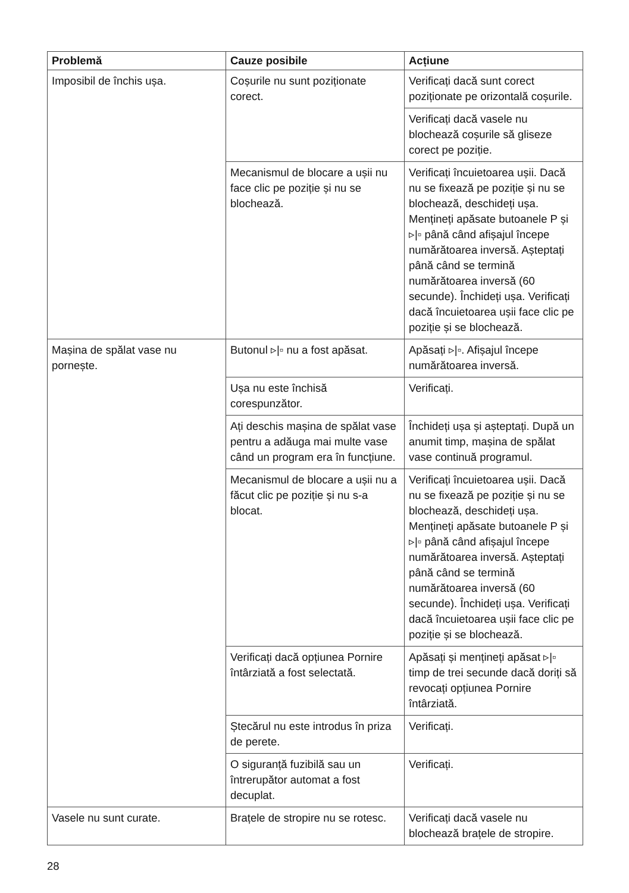| Problemă | Cauze posibile | Acțiune |
| --- | --- | --- |
| Imposibil de închis ușa. | Coșurile nu sunt poziționate corect. | Verificați dacă sunt corect poziționate pe orizontală coșurile. |
| | | Verificați dacă vasele nu blochează coșurile să gliseze corect pe poziție. |
| | Mecanismul de blocare a ușii nu face clic pe poziție și nu se blochează. | Verificați încuietoarea ușii. Dacă nu se fixează pe poziție și nu se blochează, deschideți ușa. Mențineți apăsate butoanele P și ▹/▫ până când afișajul începe numărătoarea inversă. Așteptați până când se termină numărătoarea inversă (60 secunde). Închideți ușa. Verificați dacă încuietoarea ușii face clic pe poziție și se blochează. |
| Mașina de spălat vase nu pornește. | Butonul ▹/▫ nu a fost apăsat. | Apăsați ▹/▫. Afișajul începe numărătoarea inversă. |
| | Ușa nu este închisă corespunzător. | Verificați. |
| | Ați deschis mașina de spălat vase pentru a adăuga mai multe vase când un program era în funcțiune. | Închideți ușa și așteptați. După un anumit timp, mașina de spălat vase continuă programul. |
| | Mecanismul de blocare a ușii nu a făcut clic pe poziție și nu s-a blocat. | Verificați încuietoarea ușii. Dacă nu se fixează pe poziție și nu se blochează, deschideți ușa. Mențineți apăsate butoanele P și ▹/▫ până când afișajul începe numărătoarea inversă. Așteptați până când se termină numărătoarea inversă (60 secunde). Închideți ușa. Verificați dacă încuietoarea ușii face clic pe poziție și se blochează. |
| | Verificați dacă opțiunea Pornire întârziată a fost selectată. | Apăsați și mențineți apăsat ▹/▫ timp de trei secunde dacă doriți să revocați opțiunea Pornire întârziată. |
| | Ștecărul nu este introdus în priza de perete. | Verificați. |
| | O siguranță fuzibilă sau un întrerupător automat a fost decuplat. | Verificați. |
| Vasele nu sunt curate. | Brațele de stropire nu se rotesc. | Verificați dacă vasele nu blochează brațele de stropire. |
28